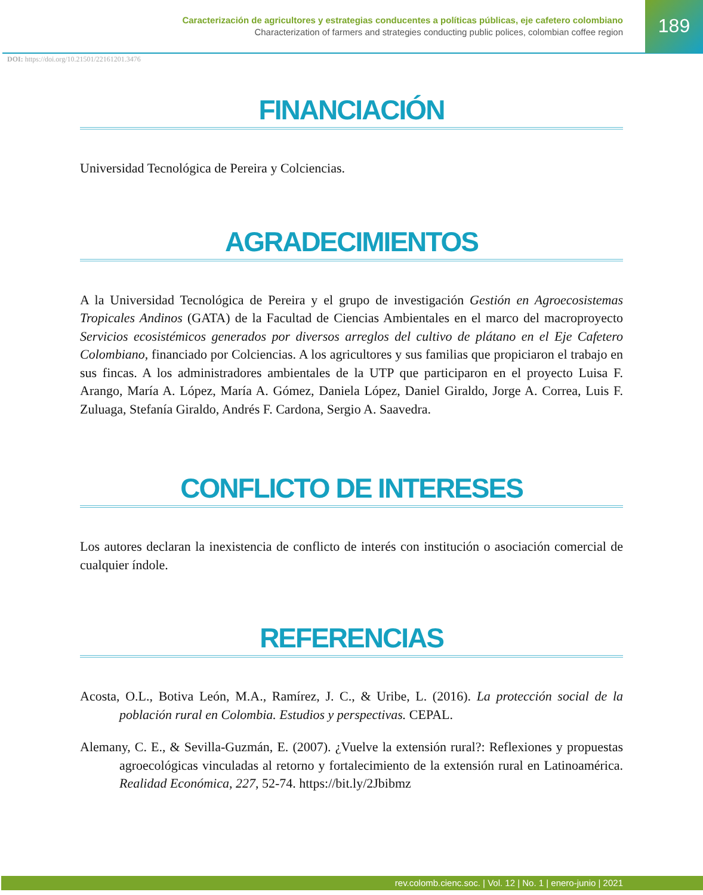Caracterización de agricultores y estrategias conducentes a políticas públicas, eje cafetero colombiano
Characterization of farmers and strategies conducting public polices, colombian coffee region
189
DOI: https://doi.org/10.21501/22161201.3476
FINANCIACIÓN
Universidad Tecnológica de Pereira y Colciencias.
AGRADECIMIENTOS
A la Universidad Tecnológica de Pereira y el grupo de investigación Gestión en Agroecosistemas Tropicales Andinos (GATA) de la Facultad de Ciencias Ambientales en el marco del macroproyecto Servicios ecosistémicos generados por diversos arreglos del cultivo de plátano en el Eje Cafetero Colombiano, financiado por Colciencias. A los agricultores y sus familias que propiciaron el trabajo en sus fincas. A los administradores ambientales de la UTP que participaron en el proyecto Luisa F. Arango, María A. López, María A. Gómez, Daniela López, Daniel Giraldo, Jorge A. Correa, Luis F. Zuluaga, Stefanía Giraldo, Andrés F. Cardona, Sergio A. Saavedra.
CONFLICTO DE INTERESES
Los autores declaran la inexistencia de conflicto de interés con institución o asociación comercial de cualquier índole.
REFERENCIAS
Acosta, O.L., Botiva León, M.A., Ramírez, J. C., & Uribe, L. (2016). La protección social de la población rural en Colombia. Estudios y perspectivas. CEPAL.
Alemany, C. E., & Sevilla-Guzmán, E. (2007). ¿Vuelve la extensión rural?: Reflexiones y propuestas agroecológicas vinculadas al retorno y fortalecimiento de la extensión rural en Latinoamérica. Realidad Económica, 227, 52-74. https://bit.ly/2Jbibmz
rev.colomb.cienc.soc. | Vol. 12 | No. 1 | enero-junio | 2021